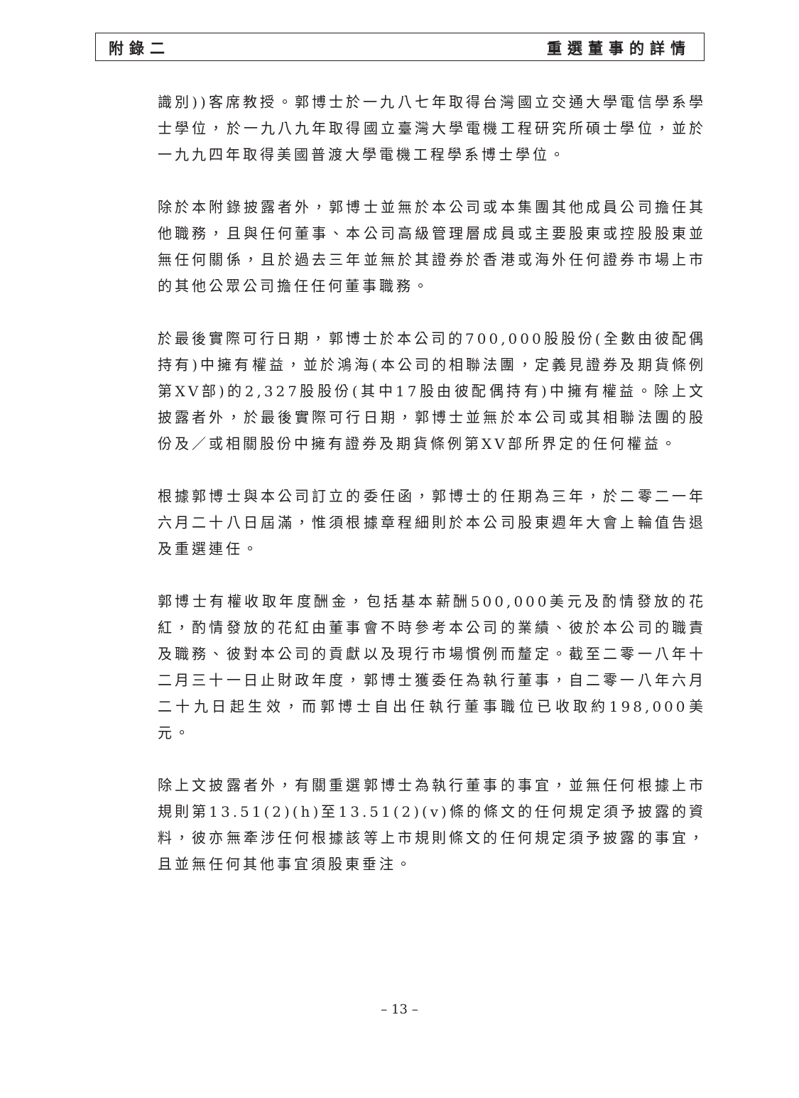附錄二 重選董事的詳情
識別))客席教授。郭博士於一九八七年取得台灣國立交通大學電信學系學士學位，於一九八九年取得國立臺灣大學電機工程研究所碩士學位，並於一九九四年取得美國普渡大學電機工程學系博士學位。
除於本附錄披露者外，郭博士並無於本公司或本集團其他成員公司擔任其他職務，且與任何董事、本公司高級管理層成員或主要股東或控股股東並無任何關係，且於過去三年並無於其證券於香港或海外任何證券市場上市的其他公眾公司擔任任何董事職務。
於最後實際可行日期，郭博士於本公司的700,000股股份(全數由彼配偶持有)中擁有權益，並於鴻海(本公司的相聯法團，定義見證券及期貨條例第XV部)的2,327股股份(其中17股由彼配偶持有)中擁有權益。除上文披露者外，於最後實際可行日期，郭博士並無於本公司或其相聯法團的股份及／或相關股份中擁有證券及期貨條例第XV部所界定的任何權益。
根據郭博士與本公司訂立的委任函，郭博士的任期為三年，於二零二一年六月二十八日屆滿，惟須根據章程細則於本公司股東週年大會上輪值告退及重選連任。
郭博士有權收取年度酬金，包括基本薪酬500,000美元及酌情發放的花紅，酌情發放的花紅由董事會不時參考本公司的業績、彼於本公司的職責及職務、彼對本公司的貢獻以及現行市場慣例而釐定。截至二零一八年十二月三十一日止財政年度，郭博士獲委任為執行董事，自二零一八年六月二十九日起生效，而郭博士自出任執行董事職位已收取約198,000美元。
除上文披露者外，有關重選郭博士為執行董事的事宜，並無任何根據上市規則第13.51(2)(h)至13.51(2)(v)條的條文的任何規定須予披露的資料，彼亦無牽涉任何根據該等上市規則條文的任何規定須予披露的事宜，且並無任何其他事宜須股東垂注。
– 13 –